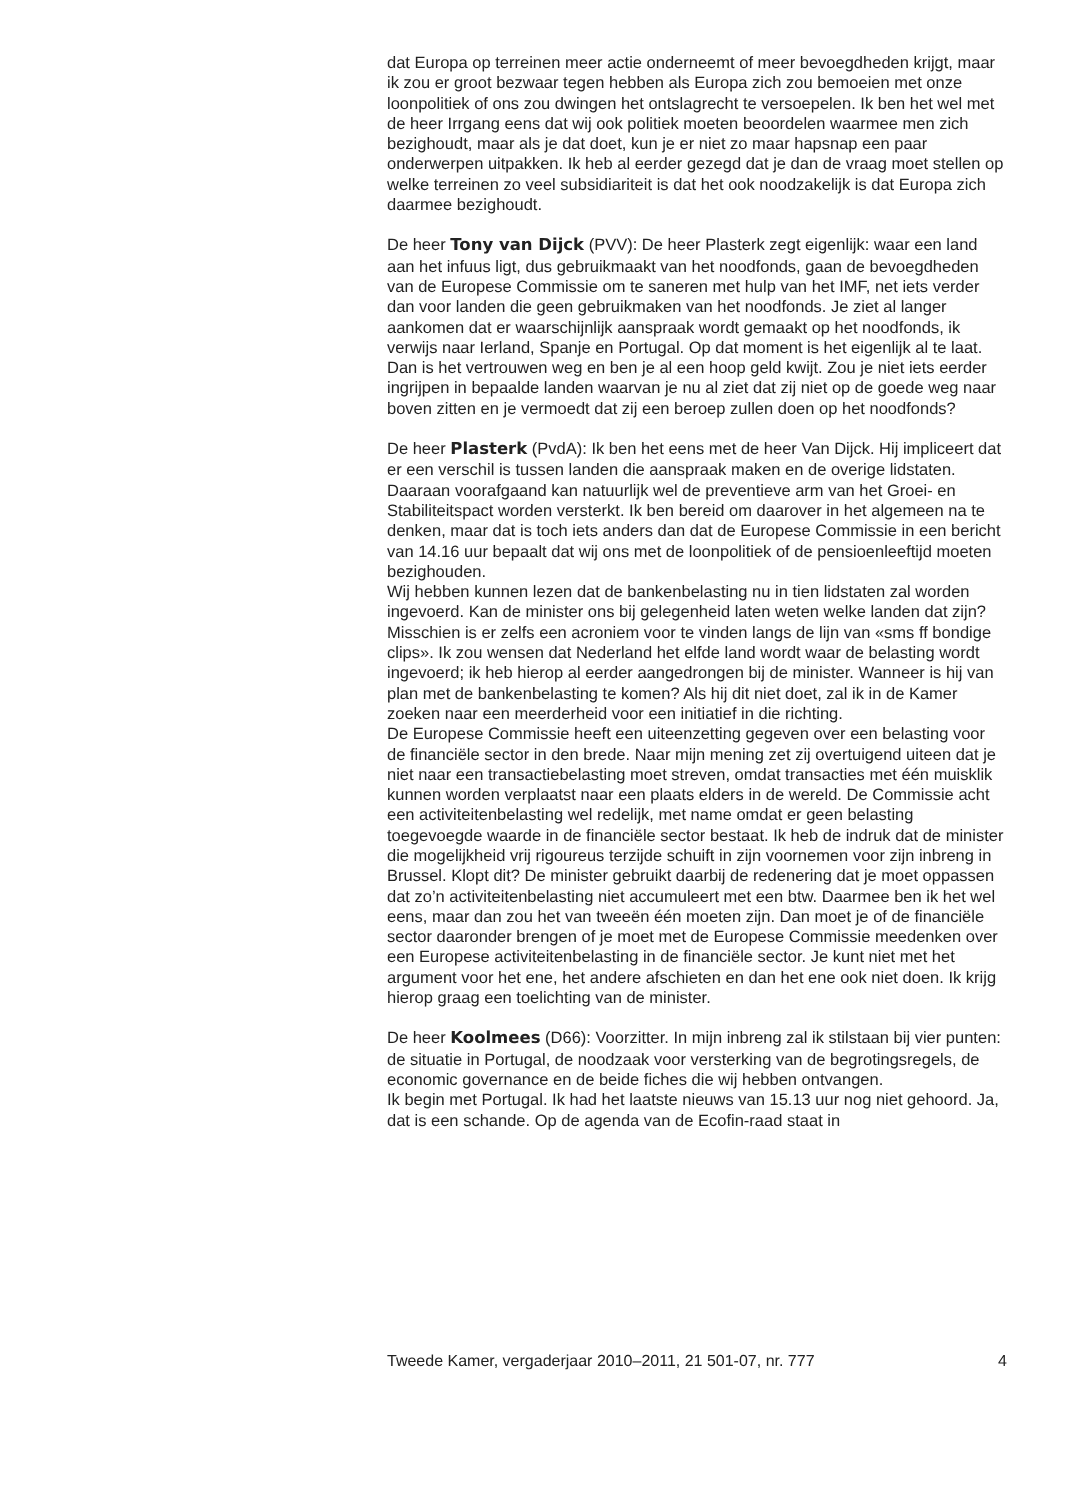dat Europa op terreinen meer actie onderneemt of meer bevoegdheden krijgt, maar ik zou er groot bezwaar tegen hebben als Europa zich zou bemoeien met onze loonpolitiek of ons zou dwingen het ontslagrecht te versoepelen. Ik ben het wel met de heer Irrgang eens dat wij ook politiek moeten beoordelen waarmee men zich bezighoudt, maar als je dat doet, kun je er niet zo maar hapsnap een paar onderwerpen uitpakken. Ik heb al eerder gezegd dat je dan de vraag moet stellen op welke terreinen zo veel subsidiariteit is dat het ook noodzakelijk is dat Europa zich daarmee bezighoudt.
De heer Tony van Dijck (PVV): De heer Plasterk zegt eigenlijk: waar een land aan het infuus ligt, dus gebruikmaakt van het noodfonds, gaan de bevoegdheden van de Europese Commissie om te saneren met hulp van het IMF, net iets verder dan voor landen die geen gebruikmaken van het noodfonds. Je ziet al langer aankomen dat er waarschijnlijk aanspraak wordt gemaakt op het noodfonds, ik verwijs naar Ierland, Spanje en Portugal. Op dat moment is het eigenlijk al te laat. Dan is het vertrouwen weg en ben je al een hoop geld kwijt. Zou je niet iets eerder ingrijpen in bepaalde landen waarvan je nu al ziet dat zij niet op de goede weg naar boven zitten en je vermoedt dat zij een beroep zullen doen op het noodfonds?
De heer Plasterk (PvdA): Ik ben het eens met de heer Van Dijck. Hij impliceert dat er een verschil is tussen landen die aanspraak maken en de overige lidstaten. Daaraan voorafgaand kan natuurlijk wel de preventieve arm van het Groei- en Stabiliteitspact worden versterkt. Ik ben bereid om daarover in het algemeen na te denken, maar dat is toch iets anders dan dat de Europese Commissie in een bericht van 14.16 uur bepaalt dat wij ons met de loonpolitiek of de pensioenleeftijd moeten bezighouden.
Wij hebben kunnen lezen dat de bankenbelasting nu in tien lidstaten zal worden ingevoerd. Kan de minister ons bij gelegenheid laten weten welke landen dat zijn? Misschien is er zelfs een acroniem voor te vinden langs de lijn van «sms ff bondige clips». Ik zou wensen dat Nederland het elfde land wordt waar de belasting wordt ingevoerd; ik heb hierop al eerder aangedrongen bij de minister. Wanneer is hij van plan met de bankenbelasting te komen? Als hij dit niet doet, zal ik in de Kamer zoeken naar een meerderheid voor een initiatief in die richting.
De Europese Commissie heeft een uiteenzetting gegeven over een belasting voor de financiële sector in den brede. Naar mijn mening zet zij overtuigend uiteen dat je niet naar een transactiebelasting moet streven, omdat transacties met één muisklik kunnen worden verplaatst naar een plaats elders in de wereld. De Commissie acht een activiteitenbelasting wel redelijk, met name omdat er geen belasting toegevoegde waarde in de financiële sector bestaat. Ik heb de indruk dat de minister die mogelijkheid vrij rigoureus terzijde schuift in zijn voornemen voor zijn inbreng in Brussel. Klopt dit? De minister gebruikt daarbij de redenering dat je moet oppassen dat zo’n activiteitenbelasting niet accumuleert met een btw. Daarmee ben ik het wel eens, maar dan zou het van tweeën één moeten zijn. Dan moet je of de financiële sector daaronder brengen of je moet met de Europese Commissie meedenken over een Europese activiteitenbelasting in de financiële sector. Je kunt niet met het argument voor het ene, het andere afschieten en dan het ene ook niet doen. Ik krijg hierop graag een toelichting van de minister.
De heer Koolmees (D66): Voorzitter. In mijn inbreng zal ik stilstaan bij vier punten: de situatie in Portugal, de noodzaak voor versterking van de begrotingsregels, de economic governance en de beide fiches die wij hebben ontvangen.
Ik begin met Portugal. Ik had het laatste nieuws van 15.13 uur nog niet gehoord. Ja, dat is een schande. Op de agenda van de Ecofin-raad staat in
Tweede Kamer, vergaderjaar 2010–2011, 21 501-07, nr. 777 4